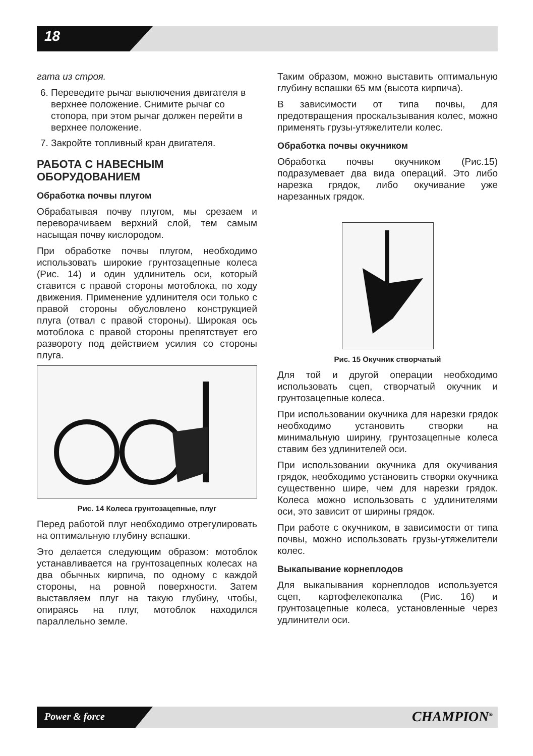18
гата из строя.
6. Переведите рычаг выключения двигателя в верхнее положение. Снимите рычаг со стопора, при этом рычаг должен перейти в верхнее положение.
7. Закройте топливный кран двигателя.
РАБОТА С НАВЕСНЫМ ОБОРУДОВАНИЕМ
Обработка почвы плугом
Обрабатывая почву плугом, мы срезаем и переворачиваем верхний слой, тем самым насыщая почву кислородом.
При обработке почвы плугом, необходимо использовать широкие грунтозацепные колеса (Рис. 14) и один удлинитель оси, который ставится с правой стороны мотоблока, по ходу движения. Применение удлинителя оси только с правой стороны обусловлено конструкцией плуга (отвал с правой стороны). Широкая ось мотоблока с правой стороны препятствует его развороту под действием усилия со стороны плуга.
Рис. 14 Колеса грунтозацепные, плуг
Перед работой плуг необходимо отрегулировать на оптимальную глубину вспашки.
Это делается следующим образом: мотоблок устанавливается на грунтозацепных колесах на два обычных кирпича, по одному с каждой стороны, на ровной поверхности. Затем выставляем плуг на такую глубину, чтобы, опираясь на плуг, мотоблок находился параллельно земле.
Таким образом, можно выставить оптимальную глубину вспашки 65 мм (высота кирпича).
В зависимости от типа почвы, для предотвращения проскальзывания колес, можно применять грузы-утяжелители колес.
Обработка почвы окучником
Обработка почвы окучником (Рис.15) подразумевает два вида операций. Это либо нарезка грядок, либо окучивание уже нарезанных грядок.
Рис. 15 Окучник створчатый
Для той и другой операции необходимо использовать сцеп, створчатый окучник и грунтозацепные колеса.
При использовании окучника для нарезки грядок необходимо установить створки на минимальную ширину, грунтозацепные колеса ставим без удлинителей оси.
При использовании окучника для окучивания грядок, необходимо установить створки окучника существенно шире, чем для нарезки грядок. Колеса можно использовать с удлинителями оси, это зависит от ширины грядок.
При работе с окучником, в зависимости от типа почвы, можно использовать грузы-утяжелители колес.
Выкапывание корнеплодов
Для выкапывания корнеплодов используется сцеп, картофелекопалка (Рис. 16) и грунтозацепные колеса, установленные через удлинители оси.
Power & force CHAMPION<sup>®</sup>